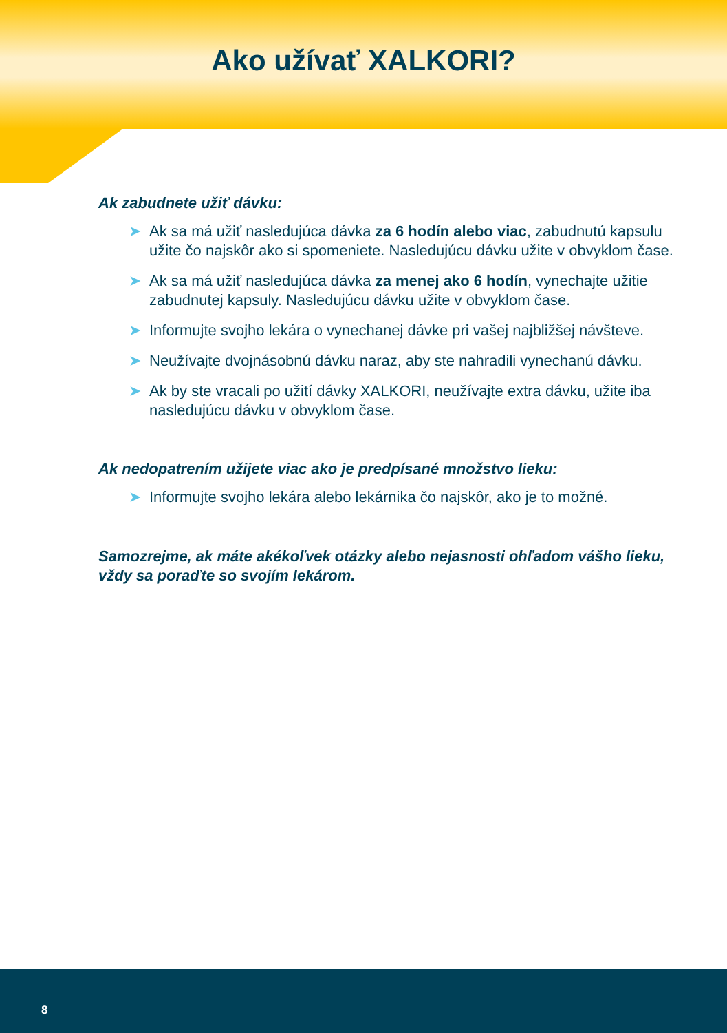Ako užívať XALKORI?
Ak zabudnete užiť dávku:
➤ Ak sa má užiť nasledujúca dávka za 6 hodín alebo viac, zabudnutú kapsulu užite čo najskôr ako si spomeniete. Nasledujúcu dávku užite v obvyklom čase.
➤ Ak sa má užiť nasledujúca dávka za menej ako 6 hodín, vynechajte užitie zabudnutej kapsuly. Nasledujúcu dávku užite v obvyklom čase.
➤ Informujte svojho lekára o vynechanej dávke pri vašej najbližšej návšteve.
➤ Neužívajte dvojnásobnú dávku naraz, aby ste nahradili vynechanú dávku.
➤ Ak by ste vracali po užití dávky XALKORI, neužívajte extra dávku, užite iba nasledujúcu dávku v obvyklom čase.
Ak nedopatrením užijete viac ako je predpísané množstvo lieku:
➤ Informujte svojho lekára alebo lekárnika čo najskôr, ako je to možné.
Samozrejme, ak máte akékoľvek otázky alebo nejasnosti ohľadom vášho lieku, vždy sa poraďte so svojím lekárom.
8